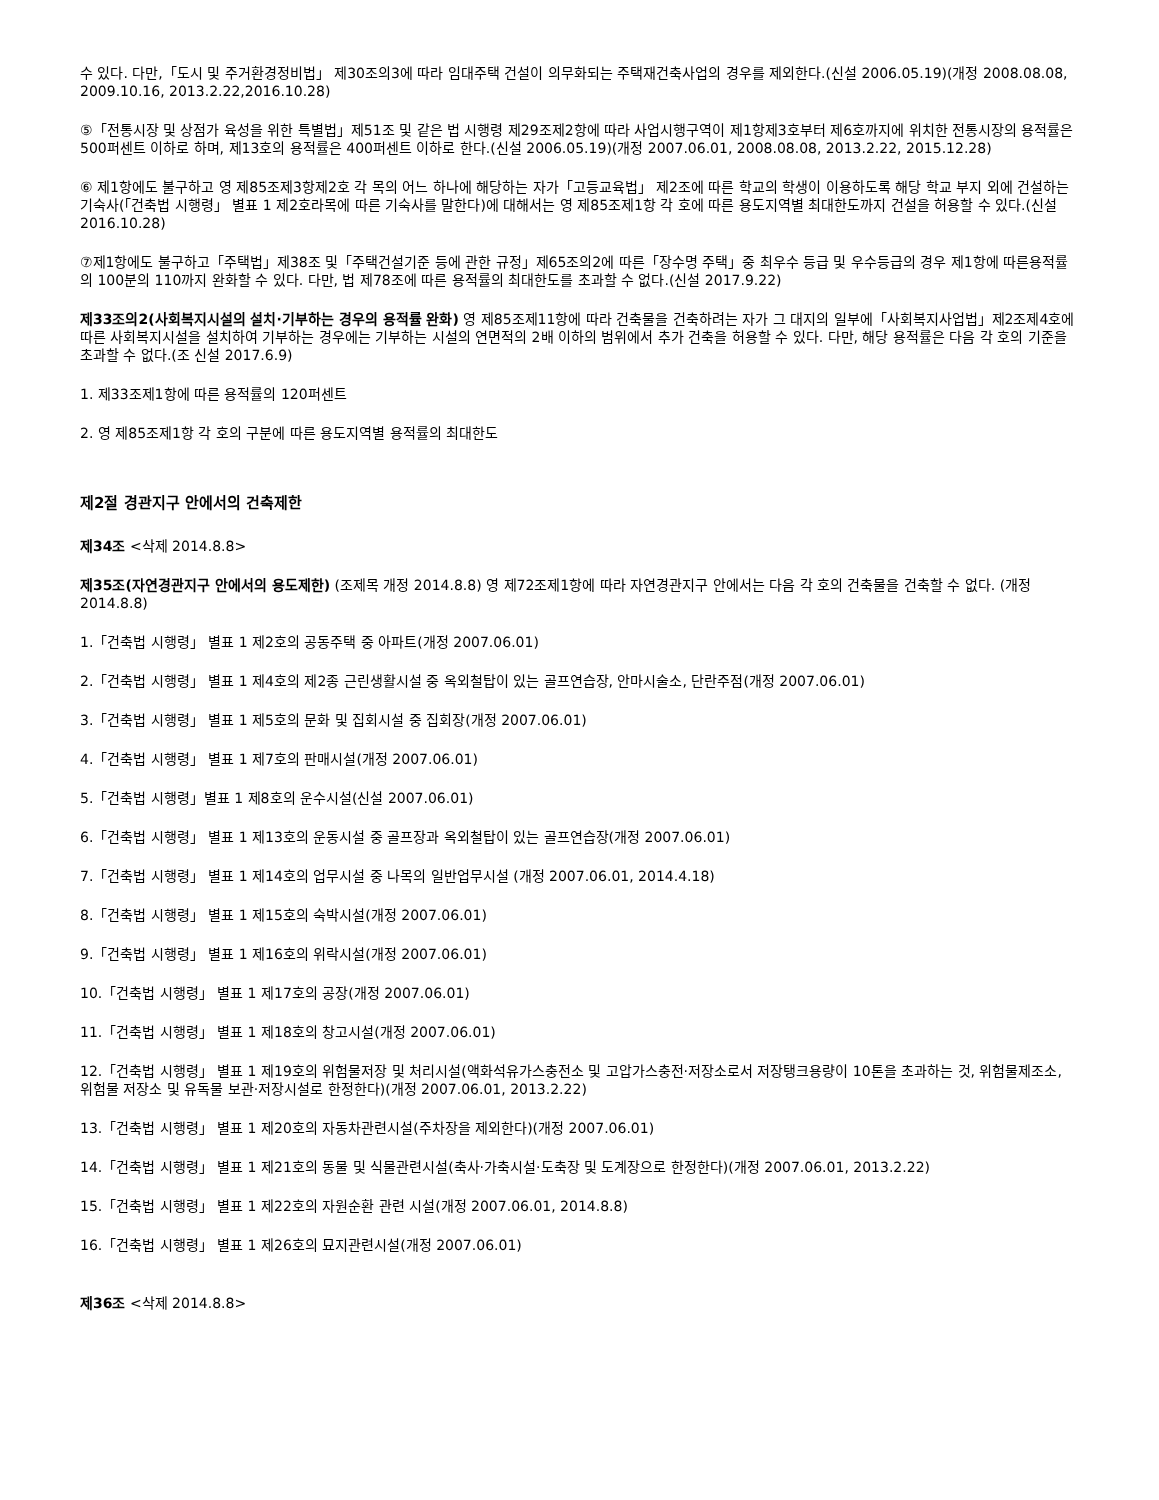수 있다. 다만,「도시 및 주거환경정비법」 제30조의3에 따라 임대주택 건설이 의무화되는 주택재건축사업의 경우를 제외한다.(신설 2006.05.19)(개정 2008.08.08, 2009.10.16, 2013.2.22,2016.10.28)
⑤「전통시장 및 상점가 육성을 위한 특별법」제51조 및 같은 법 시행령 제29조제2항에 따라 사업시행구역이 제1항제3호부터 제6호까지에 위치한 전통시장의 용적률은 500퍼센트 이하로 하며, 제13호의 용적률은 400퍼센트 이하로 한다.(신설 2006.05.19)(개정 2007.06.01, 2008.08.08, 2013.2.22, 2015.12.28)
⑥ 제1항에도 불구하고 영 제85조제3항제2호 각 목의 어느 하나에 해당하는 자가「고등교육법」 제2조에 따른 학교의 학생이 이용하도록 해당 학교 부지 외에 건설하는 기숙사(「건축법 시행령」 별표 1 제2호라목에 따른 기숙사를 말한다)에 대해서는 영 제85조제1항 각 호에 따른 용도지역별 최대한도까지 건설을 허용할 수 있다.(신설 2016.10.28)
⑦제1항에도 불구하고「주택법」제38조 및「주택건설기준 등에 관한 규정」제65조의2에 따른「장수명 주택」중 최우수 등급 및 우수등급의 경우 제1항에 따른용적률의 100분의 110까지 완화할 수 있다. 다만, 법 제78조에 따른 용적률의 최대한도를 초과할 수 없다.(신설 2017.9.22)
제33조의2(사회복지시설의 설치·기부하는 경우의 용적률 완화) 영 제85조제11항에 따라 건축물을 건축하려는 자가 그 대지의 일부에「사회복지사업법」제2조제4호에 따른 사회복지시설을 설치하여 기부하는 경우에는 기부하는 시설의 연면적의 2배 이하의 범위에서 추가 건축을 허용할 수 있다. 다만, 해당 용적률은 다음 각 호의 기준을 초과할 수 없다.(조 신설 2017.6.9)
1. 제33조제1항에 따른 용적률의 120퍼센트
2. 영 제85조제1항 각 호의 구분에 따른 용도지역별 용적률의 최대한도
제2절 경관지구 안에서의 건축제한
제34조 <삭제 2014.8.8>
제35조(자연경관지구 안에서의 용도제한) (조제목 개정 2014.8.8) 영 제72조제1항에 따라 자연경관지구 안에서는 다음 각 호의 건축물을 건축할 수 없다. (개정 2014.8.8)
1.「건축법 시행령」 별표 1 제2호의 공동주택 중 아파트(개정 2007.06.01)
2.「건축법 시행령」 별표 1 제4호의 제2종 근린생활시설 중 옥외철탑이 있는 골프연습장, 안마시술소, 단란주점(개정 2007.06.01)
3.「건축법 시행령」 별표 1 제5호의 문화 및 집회시설 중 집회장(개정 2007.06.01)
4.「건축법 시행령」 별표 1 제7호의 판매시설(개정 2007.06.01)
5.「건축법 시행령」별표 1 제8호의 운수시설(신설 2007.06.01)
6.「건축법 시행령」 별표 1 제13호의 운동시설 중 골프장과 옥외철탑이 있는 골프연습장(개정 2007.06.01)
7.「건축법 시행령」 별표 1 제14호의 업무시설 중 나목의 일반업무시설 (개정 2007.06.01, 2014.4.18)
8.「건축법 시행령」 별표 1 제15호의 숙박시설(개정 2007.06.01)
9.「건축법 시행령」 별표 1 제16호의 위락시설(개정 2007.06.01)
10.「건축법 시행령」 별표 1 제17호의 공장(개정 2007.06.01)
11.「건축법 시행령」 별표 1 제18호의 창고시설(개정 2007.06.01)
12.「건축법 시행령」 별표 1 제19호의 위험물저장 및 처리시설(액화석유가스충전소 및 고압가스충전·저장소로서 저장탱크용량이 10톤을 초과하는 것, 위험물제조소, 위험물 저장소 및 유독물 보관·저장시설로 한정한다)(개정 2007.06.01, 2013.2.22)
13.「건축법 시행령」 별표 1 제20호의 자동차관련시설(주차장을 제외한다)(개정 2007.06.01)
14.「건축법 시행령」 별표 1 제21호의 동물 및 식물관련시설(축사·가축시설·도축장 및 도계장으로 한정한다)(개정 2007.06.01, 2013.2.22)
15.「건축법 시행령」 별표 1 제22호의 자원순환 관련 시설(개정 2007.06.01, 2014.8.8)
16.「건축법 시행령」 별표 1 제26호의 묘지관련시설(개정 2007.06.01)
제36조 <삭제 2014.8.8>